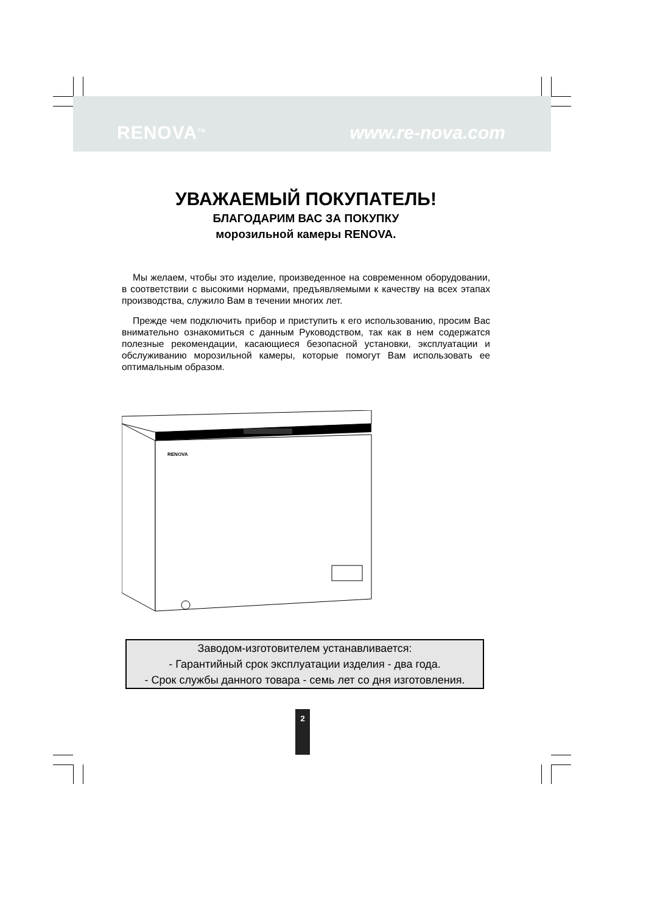RENOVA<sup>TM</sup> www.re-nova.com
УВАЖАЕМЫЙ ПОКУПАТЕЛЬ!
БЛАГОДАРИМ ВАС ЗА ПОКУПКУ
морозильной камеры RENOVA.
Мы желаем, чтобы это изделие, произведенное на современном оборудовании, в соответствии с высокими нормами, предъявляемыми к качеству на всех этапах производства, служило Вам в течении многих лет.
Прежде чем подключить прибор и приступить к его использованию, просим Вас внимательно ознакомиться с данным Руководством, так как в нем содержатся полезные рекомендации, касающиеся безопасной установки, эксплуатации и обслуживанию морозильной камеры, которые помогут Вам использовать ее оптимальным образом.
RENOVA
Заводом-изготовителем устанавливается:
- Гарантийный срок эксплуатации изделия - два года.
- Срок службы данного товара - семь лет со дня изготовления.
2